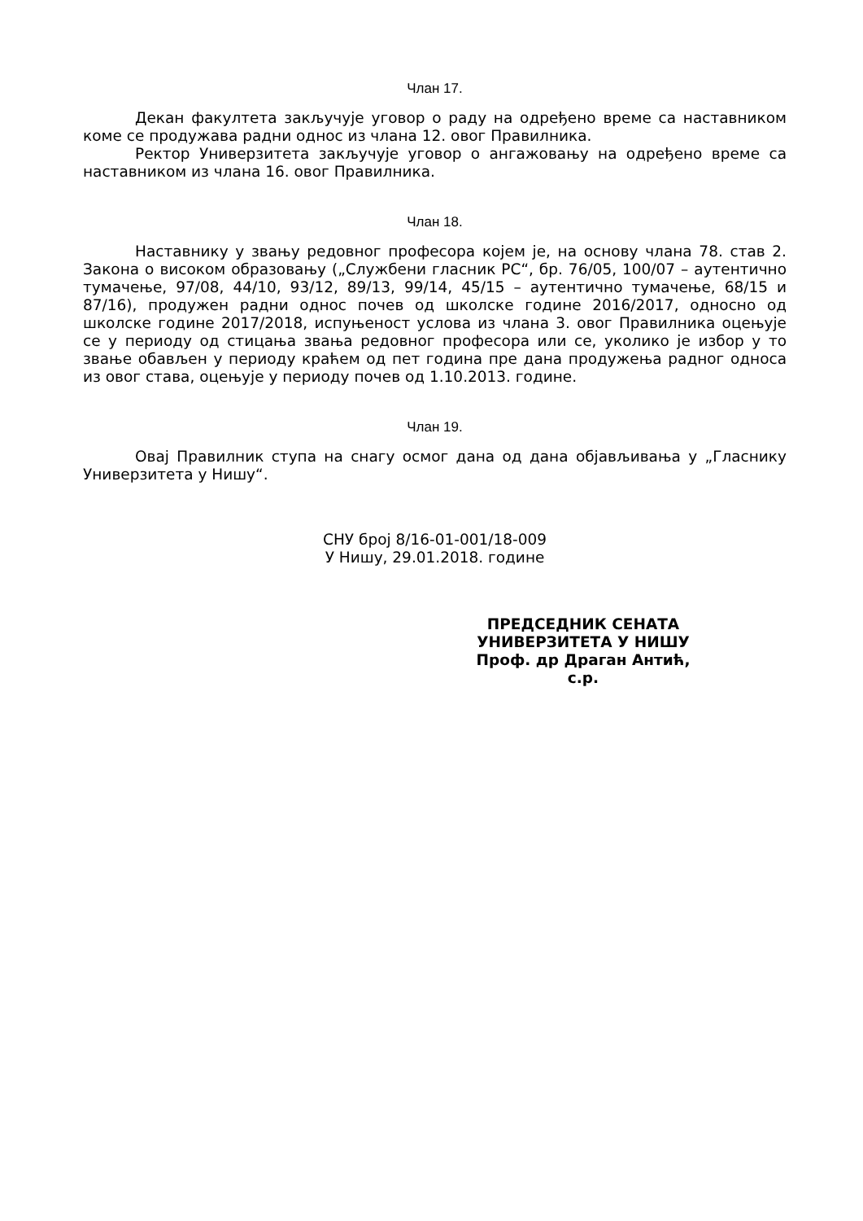Члан 17.
Декан факултета закључује уговор о раду на одређено време са наставником коме се продужава радни однос из члана 12. овог Правилника.
Ректор Универзитета закључује уговор о ангажовању на одређено време са наставником из члана 16. овог Правилника.
Члан 18.
Наставнику у звању редовног професора којем је, на основу члана 78. став 2. Закона о високом образовању („Службени гласник РС“, бр. 76/05, 100/07 – аутентично тумачење, 97/08, 44/10, 93/12, 89/13, 99/14, 45/15 – аутентично тумачење, 68/15 и 87/16), продужен радни однос почев од школске године 2016/2017, односно од школске године 2017/2018, испуњеност услова из члана 3. овог Правилника оцењује се у периоду од стицања звања редовног професора или се, уколико је избор у то звање обављен у периоду краћем од пет година пре дана продужења радног односа из овог става, оцењује у периоду почев од 1.10.2013. године.
Члан 19.
Овај Правилник ступа на снагу осмог дана од дана објављивања у „Гласнику Универзитета у Нишу“.
СНУ број 8/16-01-001/18-009
У Нишу, 29.01.2018. године
ПРЕДСЕДНИК СЕНАТА
УНИВЕРЗИТЕТА У НИШУ
Проф. др Драган Антић, с.р.